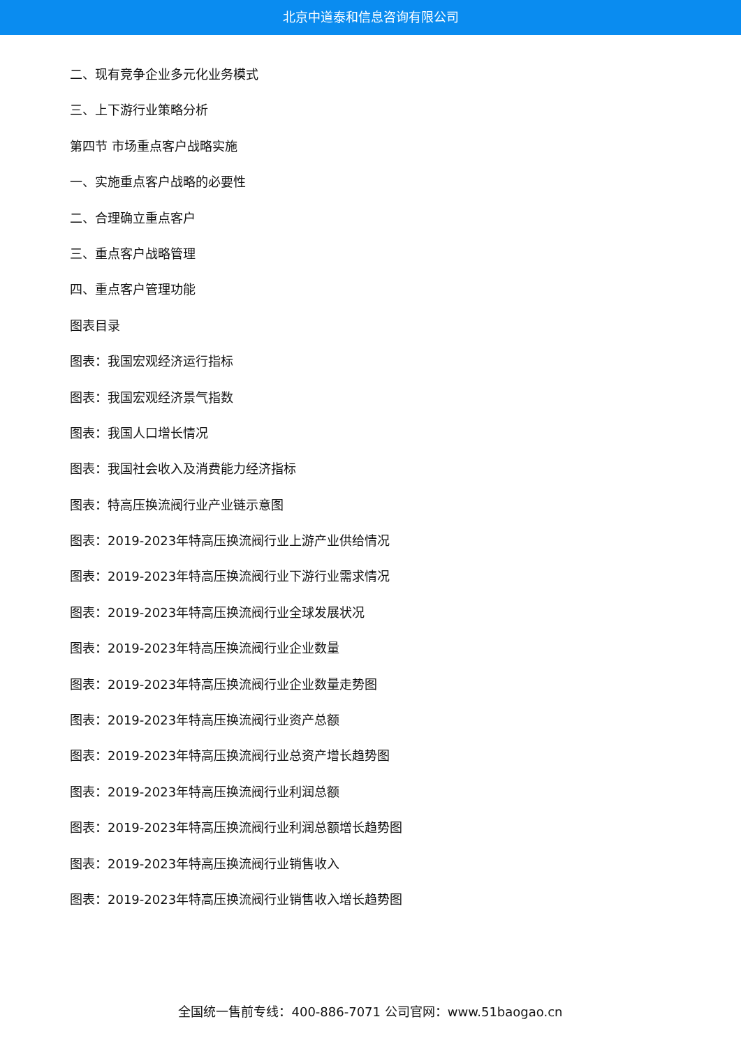北京中道泰和信息咨询有限公司
二、现有竞争企业多元化业务模式
三、上下游行业策略分析
第四节 市场重点客户战略实施
一、实施重点客户战略的必要性
二、合理确立重点客户
三、重点客户战略管理
四、重点客户管理功能
图表目录
图表：我国宏观经济运行指标
图表：我国宏观经济景气指数
图表：我国人口增长情况
图表：我国社会收入及消费能力经济指标
图表：特高压换流阀行业产业链示意图
图表：2019-2023年特高压换流阀行业上游产业供给情况
图表：2019-2023年特高压换流阀行业下游行业需求情况
图表：2019-2023年特高压换流阀行业全球发展状况
图表：2019-2023年特高压换流阀行业企业数量
图表：2019-2023年特高压换流阀行业企业数量走势图
图表：2019-2023年特高压换流阀行业资产总额
图表：2019-2023年特高压换流阀行业总资产增长趋势图
图表：2019-2023年特高压换流阀行业利润总额
图表：2019-2023年特高压换流阀行业利润总额增长趋势图
图表：2019-2023年特高压换流阀行业销售收入
图表：2019-2023年特高压换流阀行业销售收入增长趋势图
全国统一售前专线：400-886-7071 公司官网：www.51baogao.cn